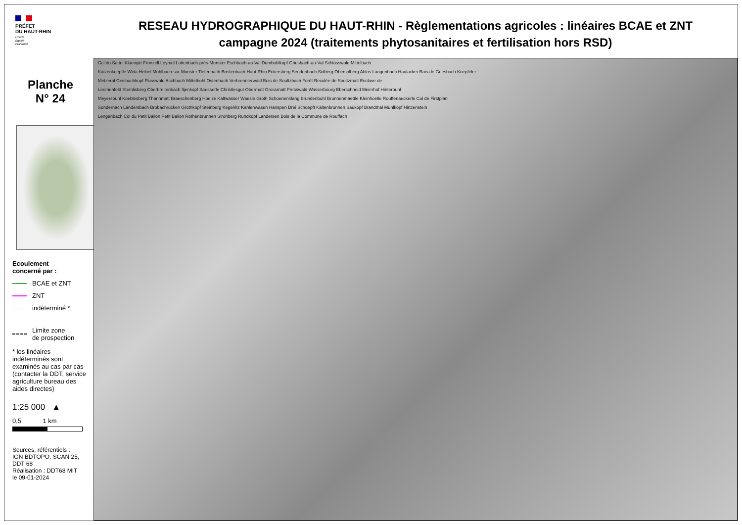PRÉFET
DU HAUT-RHIN
Liberté
Égalité
Fraternité
RESEAU HYDROGRAPHIQUE DU HAUT-RHIN - Règlementations agricoles : linéaires BCAE et ZNT
campagne 2024 (traitements phytosanitaires et fertilisation hors RSD)
Planche
N° 24
Ecoulement
concerné par :
BCAE et ZNT
ZNT
indéterminé *
Limite zone
de prospection
* les linéaires indéterminés sont examinés au cas par cas (contacter la DDT, service agriculture bureau des aides directes)
1:25 000 ▲
0,5 1 km
Sources, référentiels :
IGN BDTOPO, SCAN 25,
DDT 68
Réalisation : DDT68 MIT
le 09-01-2024
Col du Sattel Klaengle Fronzell Leymel Luttenbach-près-Munster Eschbach-au-Val Dumbuhlkopf Griesbach-au-Val Schlosswald Mittelbach
Katzenkoepfle Wida Heibel Muhlbach-sur-Munster Tiefenbach Breitenbach-Haut-Rhin Eckersberg Sendenbach Solberg Obersolberg Ablos Langenbach Haulacker Bois de Griesbach Koepfeler
Metzeral Geisbachkopf Flusswald Aschbach Mittelbuhl Ostenbach Verbrennterwald Bois de Soultzbach Forêt Reculée de Soultzmatt Enclave de
Lerchenfeld Stemlisberg Oberbreitenbach Iljenkopf Saesserle Christlesgut Obermatt Grossmatt Presswald Wasserbourg Eberschneid Meierhof Hinterbuhl
Meyersbuhl Koeblesberg Thannmatt Braeschenberg Hoelze Kaltwasser Waesle Groth Schoenenklang Brundenbuhl Brunnenmaettle Kleinhoelle Rouffenaeckerle Col de Firstplan
Sondernach Landersbach Brobachrucken Grothkopf Steinberg Kegelritz Kahlenwasen Hanspen Drei Schoepft Kaltenbrunnen Saukopf Brandthal Muhlkopf Hirtzenstein
Lengenbach Col du Petit Ballon Petit Ballon Rothenbrunnen Strohberg Rundkopf Landersen Bois de la Commune de Rouffach